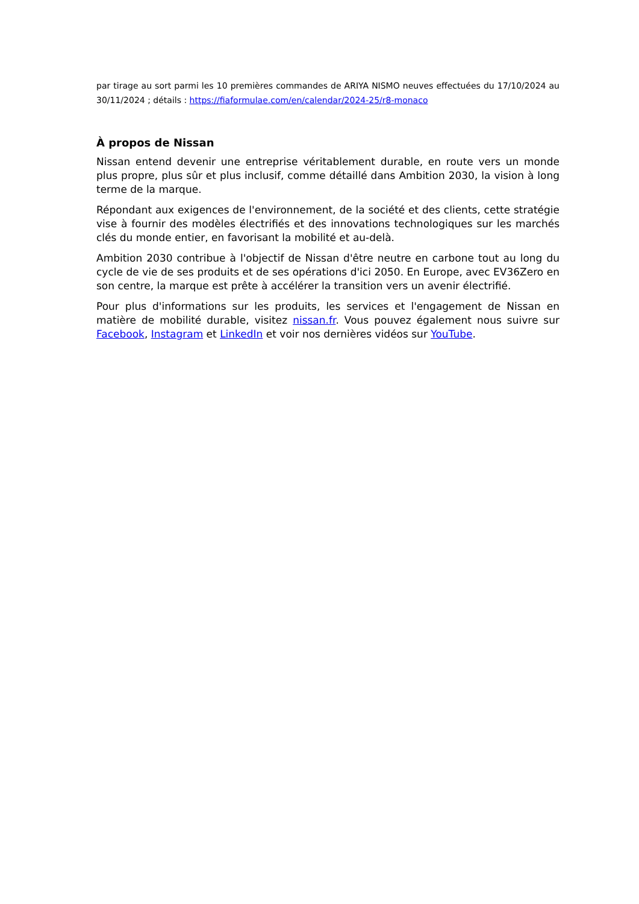par tirage au sort parmi les 10 premières commandes de ARIYA NISMO neuves effectuées du 17/10/2024 au 30/11/2024 ; détails : https://fiaformulae.com/en/calendar/2024-25/r8-monaco
À propos de Nissan
Nissan entend devenir une entreprise véritablement durable, en route vers un monde plus propre, plus sûr et plus inclusif, comme détaillé dans Ambition 2030, la vision à long terme de la marque.
Répondant aux exigences de l'environnement, de la société et des clients, cette stratégie vise à fournir des modèles électrifiés et des innovations technologiques sur les marchés clés du monde entier, en favorisant la mobilité et au-delà.
Ambition 2030 contribue à l'objectif de Nissan d'être neutre en carbone tout au long du cycle de vie de ses produits et de ses opérations d'ici 2050. En Europe, avec EV36Zero en son centre, la marque est prête à accélérer la transition vers un avenir électrifié.
Pour plus d'informations sur les produits, les services et l'engagement de Nissan en matière de mobilité durable, visitez nissan.fr. Vous pouvez également nous suivre sur Facebook, Instagram et LinkedIn et voir nos dernières vidéos sur YouTube.